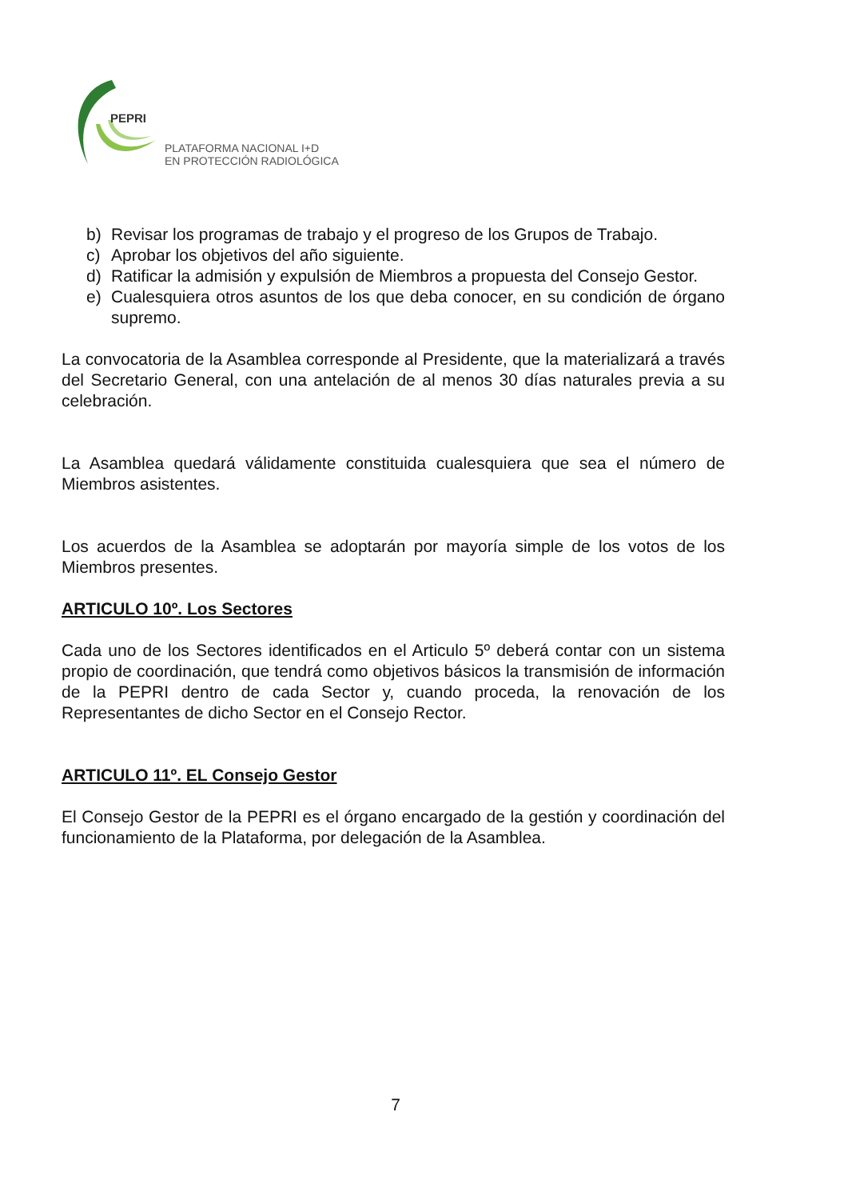PEPRI
PLATAFORMA NACIONAL I+D
EN PROTECCIÓN RADIOLÓGICA
b) Revisar los programas de trabajo y el progreso de los Grupos de Trabajo.
c) Aprobar los objetivos del año siguiente.
d) Ratificar la admisión y expulsión de Miembros a propuesta del Consejo Gestor.
e) Cualesquiera otros asuntos de los que deba conocer, en su condición de órgano supremo.
La convocatoria de la Asamblea corresponde al Presidente, que la materializará a través del Secretario General, con una antelación de al menos 30 días naturales previa a su celebración.
La Asamblea quedará válidamente constituida cualesquiera que sea el número de Miembros asistentes.
Los acuerdos de la Asamblea se adoptarán por mayoría simple de los votos de los Miembros presentes.
ARTICULO 10º. Los Sectores
Cada uno de los Sectores identificados en el Articulo 5º deberá contar con un sistema propio de coordinación, que tendrá como objetivos básicos la transmisión de información de la PEPRI dentro de cada Sector y, cuando proceda, la renovación de los Representantes de dicho Sector en el Consejo Rector.
ARTICULO 11º. EL Consejo Gestor
El Consejo Gestor de la PEPRI es el órgano encargado de la gestión y coordinación del funcionamiento de la Plataforma, por delegación de la Asamblea.
7